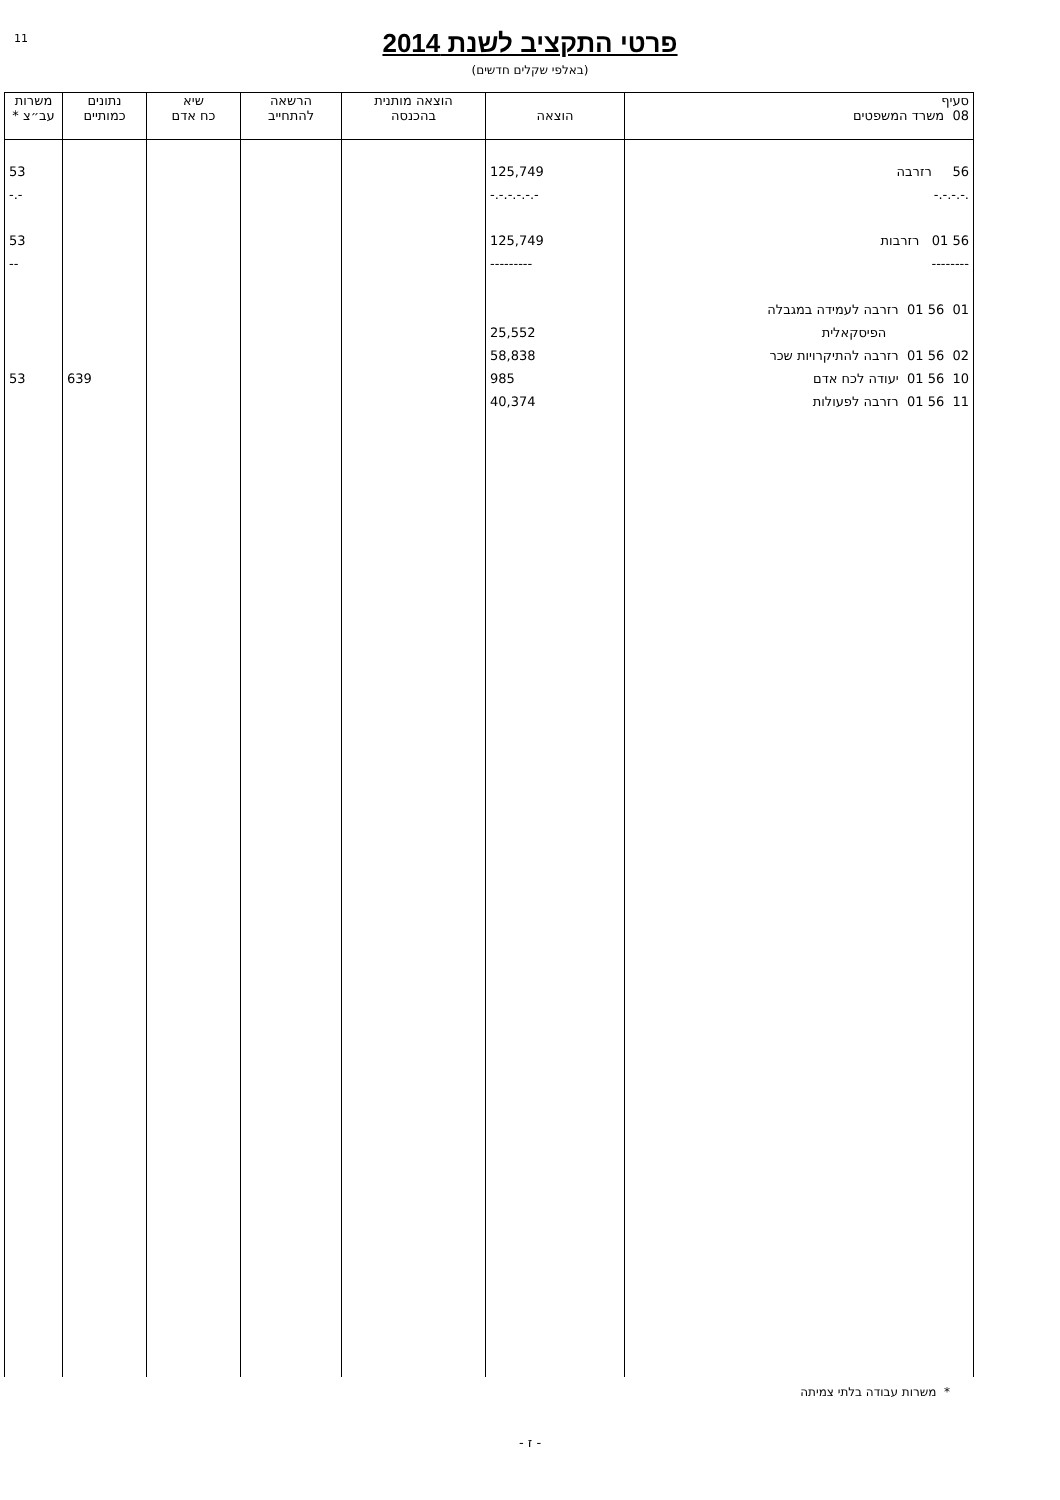11
פרטי התקציב לשנת 2014
(באלפי שקלים חדשים)
| סעיף 08 משרד המשפטים | הוצאה | הוצאה מותנית בהכנסה | הרשאה להתחייב | שיא כח אדם | נתונים כמותיים | משרות עב״צ * |
| --- | --- | --- | --- | --- | --- | --- |
| 56 רזרבה .-.-.-.- 56 01 רזרבות -------- 01 56 01 רזרבה לעמידה במגבלה הפיסקאלית 02 56 01 רזרבה להתיקרויות שכר 10 56 01 יעודה לכח אדם 11 56 01 רזרבה לפעולות | 125,749 -.-.-.-.-.- 125,749 --------- 25,552 58,838 985 40,374 | | | | 639 | 53 -.- 53 -- 53 |
* משרות עבודה בלתי צמיתה
- ז -